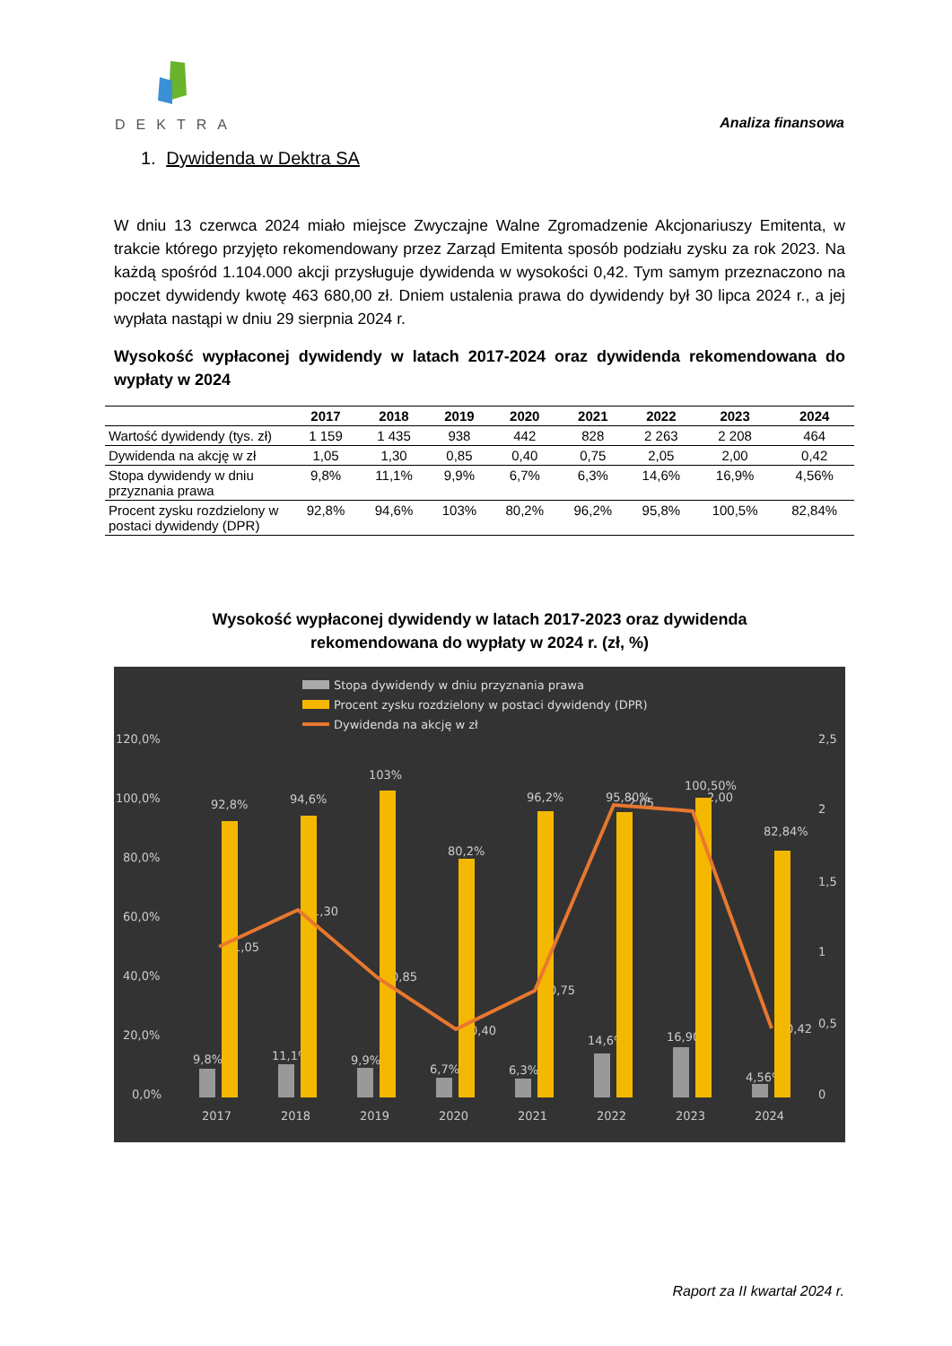DEKTRA
Analiza finansowa
1. Dywidenda w Dektra SA
W dniu 13 czerwca 2024 miało miejsce Zwyczajne Walne Zgromadzenie Akcjonariuszy Emitenta, w trakcie którego przyjęto rekomendowany przez Zarząd Emitenta sposób podziału zysku za rok 2023. Na każdą spośród 1.104.000 akcji przysługuje dywidenda w wysokości 0,42. Tym samym przeznaczono na poczet dywidendy kwotę 463 680,00 zł. Dniem ustalenia prawa do dywidendy był 30 lipca 2024 r., a jej wypłata nastąpi w dniu 29 sierpnia 2024 r.
Wysokość wypłaconej dywidendy w latach 2017-2024 oraz dywidenda rekomendowana do wypłaty w 2024
| | 2017 | 2018 | 2019 | 2020 | 2021 | 2022 | 2023 | 2024 |
| --- | --- | --- | --- | --- | --- | --- | --- | --- |
| Wartość dywidendy (tys. zł) | 1 159 | 1 435 | 938 | 442 | 828 | 2 263 | 2 208 | 464 |
| Dywidenda na akcję w zł | 1,05 | 1,30 | 0,85 | 0,40 | 0,75 | 2,05 | 2,00 | 0,42 |
| Stopa dywidendy w dniu przyznania prawa | 9,8% | 11,1% | 9,9% | 6,7% | 6,3% | 14,6% | 16,9% | 4,56% |
| Procent zysku rozdzielony w postaci dywidendy (DPR) | 92,8% | 94,6% | 103% | 80,2% | 96,2% | 95,8% | 100,5% | 82,84% |
Wysokość wypłaconej dywidendy w latach 2017-2023 oraz dywidenda
rekomendowana do wypłaty w 2024 r. (zł, %)
Stopa dywidendy w dniu przyznania prawa
Procent zysku rozdzielony w postaci dywidendy (DPR)
Dywidenda na akcję w zł
120,0%
100,0%
80,0%
60,0%
40,0%
20,0%
0,0%
2,5
2
1,5
1
0,5
0
2017
2018
2019
2020
2021
2022
2023
2024
9,8%
11,1%
9,9%
6,7%
6,3%
14,6%
16,90%
4,56%
92,8%
94,6%
103%
80,2%
96,2%
95,80%
100,50%
82,84%
1,05
1,30
0,85
0,40
0,75
2,05
2,00
0,42
Raport za II kwartał 2024 r.